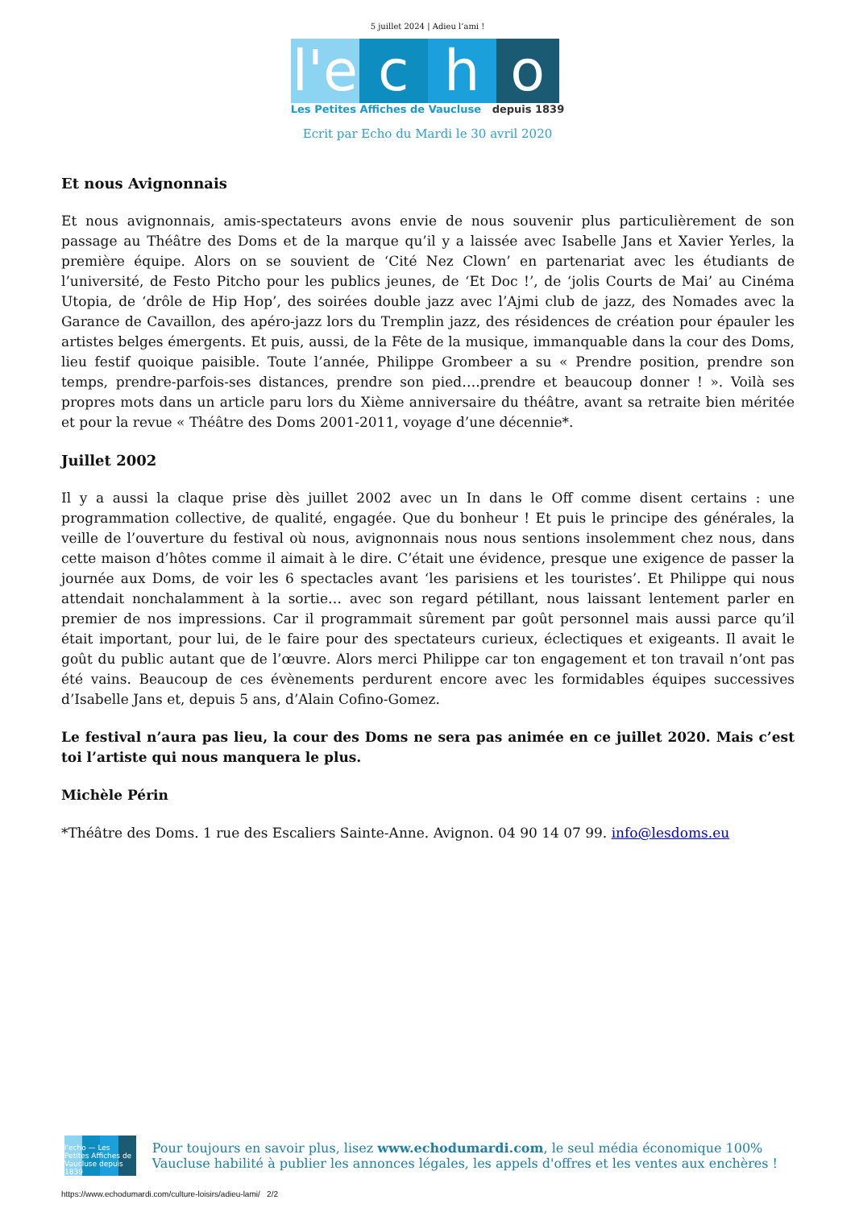5 juillet 2024 | Adieu l’ami !
l'e
c
h
o
Les Petites Affiches de Vaucluse depuis 1839
Ecrit par Echo du Mardi le 30 avril 2020
Et nous Avignonnais
Et nous avignonnais, amis-spectateurs avons envie de nous souvenir plus particulièrement de son passage au Théâtre des Doms et de la marque qu’il y a laissée avec Isabelle Jans et Xavier Yerles, la première équipe. Alors on se souvient de ‘Cité Nez Clown’ en partenariat avec les étudiants de l’université, de Festo Pitcho pour les publics jeunes, de ‘Et Doc !’, de ‘jolis Courts de Mai’ au Cinéma Utopia, de ‘drôle de Hip Hop’, des soirées double jazz avec l’Ajmi club de jazz, des Nomades avec la Garance de Cavaillon, des apéro-jazz lors du Tremplin jazz, des résidences de création pour épauler les artistes belges émergents. Et puis, aussi, de la Fête de la musique, immanquable dans la cour des Doms, lieu festif quoique paisible. Toute l’année, Philippe Grombeer a su « Prendre position, prendre son temps, prendre-parfois-ses distances, prendre son pied….prendre et beaucoup donner ! ». Voilà ses propres mots dans un article paru lors du Xième anniversaire du théâtre, avant sa retraite bien méritée et pour la revue « Théâtre des Doms 2001-2011, voyage d’une décennie*.
Juillet 2002
Il y a aussi la claque prise dès juillet 2002 avec un In dans le Off comme disent certains : une programmation collective, de qualité, engagée. Que du bonheur ! Et puis le principe des générales, la veille de l’ouverture du festival où nous, avignonnais nous nous sentions insolemment chez nous, dans cette maison d’hôtes comme il aimait à le dire. C’était une évidence, presque une exigence de passer la journée aux Doms, de voir les 6 spectacles avant ‘les parisiens et les touristes’. Et Philippe qui nous attendait nonchalamment à la sortie… avec son regard pétillant, nous laissant lentement parler en premier de nos impressions. Car il programmait sûrement par goût personnel mais aussi parce qu’il était important, pour lui, de le faire pour des spectateurs curieux, éclectiques et exigeants. Il avait le goût du public autant que de l’œuvre. Alors merci Philippe car ton engagement et ton travail n’ont pas été vains. Beaucoup de ces évènements perdurent encore avec les formidables équipes successives d’Isabelle Jans et, depuis 5 ans, d’Alain Cofino-Gomez.
Le festival n’aura pas lieu, la cour des Doms ne sera pas animée en ce juillet 2020. Mais c’est toi l’artiste qui nous manquera le plus.
Michèle Périn
*Théâtre des Doms. 1 rue des Escaliers Sainte-Anne. Avignon. 04 90 14 07 99. info@lesdoms.eu
l'echo — Les Petites Affiches de Vaucluse depuis 1839
Pour toujours en savoir plus, lisez www.echodumardi.com, le seul média économique 100% Vaucluse habilité à publier les annonces légales, les appels d'offres et les ventes aux enchères !
https://www.echodumardi.com/culture-loisirs/adieu-lami/ 2/2